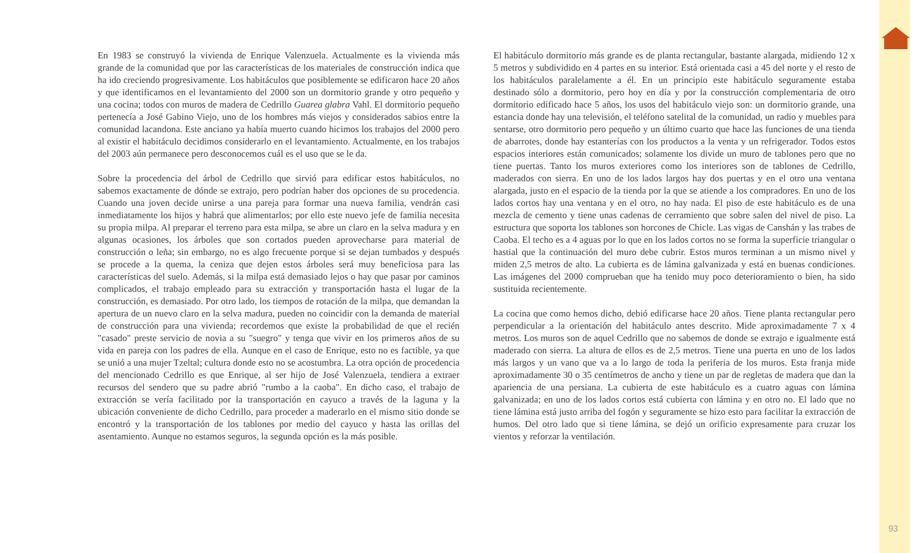En 1983 se construyó la vivienda de Enrique Valenzuela. Actualmente es la vivienda más grande de la comunidad que por las características de los materiales de construcción indica que ha ido creciendo progresivamente. Los habitáculos que posiblemente se edificaron hace 20 años y que identificamos en el levantamiento del 2000 son un dormitorio grande y otro pequeño y una cocina; todos con muros de madera de Cedrillo Guarea glabra Vahl. El dormitorio pequeño pertenecía a José Gabino Viejo, uno de los hombres más viejos y considerados sabios entre la comunidad lacandona. Este anciano ya había muerto cuando hicimos los trabajos del 2000 pero al existir el habitáculo decidimos considerarlo en el levantamiento. Actualmente, en los trabajos del 2003 aún permanece pero desconocemos cuál es el uso que se le da.
Sobre la procedencia del árbol de Cedrillo que sirvió para edificar estos habitáculos, no sabemos exactamente de dónde se extrajo, pero podrían haber dos opciones de su procedencia. Cuando una joven decide unirse a una pareja para formar una nueva familia, vendrán casi inmediatamente los hijos y habrá que alimentarlos; por ello este nuevo jefe de familia necesita su propia milpa. Al preparar el terreno para esta milpa, se abre un claro en la selva madura y en algunas ocasiones, los árboles que son cortados pueden aprovecharse para material de construcción o leña; sin embargo, no es algo frecuente porque si se dejan tumbados y después se procede a la quema, la ceniza que dejen estos árboles será muy beneficiosa para las características del suelo. Además, si la milpa está demasiado lejos o hay que pasar por caminos complicados, el trabajo empleado para su extracción y transportación hasta el lugar de la construcción, es demasiado. Por otro lado, los tiempos de rotación de la milpa, que demandan la apertura de un nuevo claro en la selva madura, pueden no coincidir con la demanda de material de construcción para una vivienda; recordemos que existe la probabilidad de que el recién "casado" preste servicio de novia a su "suegro" y tenga que vivir en los primeros años de su vida en pareja con los padres de ella. Aunque en el caso de Enrique, esto no es factible, ya que se unió a una mujer Tzeltal; cultura donde esto no se acostumbra. La otra opción de procedencia del mencionado Cedrillo es que Enrique, al ser hijo de José Valenzuela, tendiera a extraer recursos del sendero que su padre abrió "rumbo a la caoba". En dicho caso, el trabajo de extracción se vería facilitado por la transportación en cayuco a través de la laguna y la ubicación conveniente de dicho Cedrillo, para proceder a maderarlo en el mismo sitio donde se encontró y la transportación de los tablones por medio del cayuco y hasta las orillas del asentamiento. Aunque no estamos seguros, la segunda opción es la más posible.
El habitáculo dormitorio más grande es de planta rectangular, bastante alargada, midiendo 12 x 5 metros y subdividido en 4 partes en su interior. Está orientada casi a 45 del norte y el resto de los habitáculos paralelamente a él. En un principio este habitáculo seguramente estaba destinado sólo a dormitorio, pero hoy en día y por la construcción complementaria de otro dormitorio edificado hace 5 años, los usos del habitáculo viejo son: un dormitorio grande, una estancia donde hay una televisión, el teléfono satelital de la comunidad, un radio y muebles para sentarse, otro dormitorio pero pequeño y un último cuarto que hace las funciones de una tienda de abarrotes, donde hay estanterías con los productos a la venta y un refrigerador. Todos estos espacios interiores están comunicados; solamente los divide un muro de tablones pero que no tiene puertas. Tanto los muros exteriores como los interiores son de tablones de Cedrillo, maderados con sierra. En uno de los lados largos hay dos puertas y en el otro una ventana alargada, justo en el espacio de la tienda por la que se atiende a los compradores. En uno de los lados cortos hay una ventana y en el otro, no hay nada. El piso de este habitáculo es de una mezcla de cemento y tiene unas cadenas de cerramiento que sobre salen del nivel de piso. La estructura que soporta los tablones son horcones de Chicle. Las vigas de Canshán y las trabes de Caoba. El techo es a 4 aguas por lo que en los lados cortos no se forma la superficie triangular o hastial que la continuación del muro debe cubrir. Estos muros terminan a un mismo nivel y miden 2,5 metros de alto. La cubierta es de lámina galvanizada y está en buenas condiciones. Las imágenes del 2000 comprueban que ha tenido muy poco deterioramiento o bien, ha sido sustituida recientemente.
La cocina que como hemos dicho, debió edificarse hace 20 años. Tiene planta rectangular pero perpendicular a la orientación del habitáculo antes descrito. Mide aproximadamente 7 x 4 metros. Los muros son de aquel Cedrillo que no sabemos de donde se extrajo e igualmente está maderado con sierra. La altura de ellos es de 2,5 metros. Tiene una puerta en uno de los lados más largos y un vano que va a lo largo de toda la periferia de los muros. Esta franja mide aproximadamente 30 o 35 centímetros de ancho y tiene un par de regletas de madera que dan la apariencia de una persiana. La cubierta de este habitáculo es a cuatro aguas con lámina galvanizada; en uno de los lados cortos está cubierta con lámina y en otro no. El lado que no tiene lámina está justo arriba del fogón y seguramente se hizo esto para facilitar la extracción de humos. Del otro lado que si tiene lámina, se dejó un orificio expresamente para cruzar los vientos y reforzar la ventilación.
93